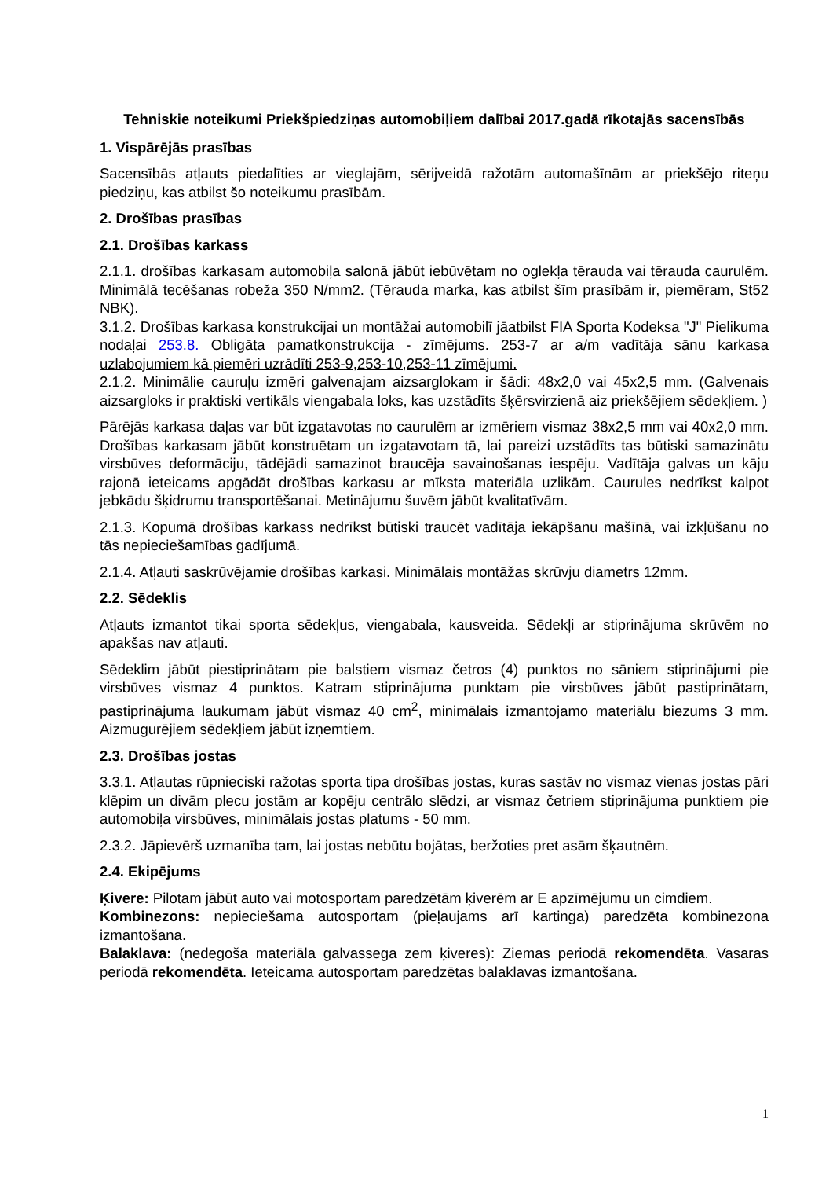Tehniskie noteikumi Priekšpiedziņas automobiļiem dalībai 2017.gadā rīkotajās sacensībās
1. Vispārējās prasības
Sacensībās atļauts piedalīties ar vieglajām, sērijveidā ražotām automašīnām ar priekšējo riteņu piedziņu, kas atbilst šo noteikumu prasībām.
2. Drošības prasības
2.1. Drošības karkass
2.1.1. drošības karkasam automobiļa salonā jābūt iebūvētam no oglekļa tērauda vai tērauda caurulēm. Minimālā tecēšanas robeža 350 N/mm2. (Tērauda marka, kas atbilst šīm prasībām ir, piemēram, St52 NBK).
3.1.2. Drošības karkasa konstrukcijai un montāžai automobilī jāatbilst FIA Sporta Kodeksa "J" Pielikuma nodaļai 253.8. Obligāta pamatkonstrukcija - zīmējums. 253-7 ar a/m vadītāja sānu karkasa uzlabojumiem kā piemēri uzrādīti 253-9,253-10,253-11 zīmējumi.
2.1.2. Minimālie cauruļu izmēri galvenajam aizsarglokam ir šādi: 48x2,0 vai 45x2,5 mm. (Galvenais aizsargloks ir praktiski vertikāls viengabala loks, kas uzstādīts šķērsvirzienā aiz priekšējiem sēdekļiem. )
Pārējās karkasa daļas var būt izgatavotas no caurulēm ar izmēriem vismaz 38x2,5 mm vai 40x2,0 mm. Drošības karkasam jābūt konstruētam un izgatavotam tā, lai pareizi uzstādīts tas būtiski samazinātu virsbūves deformāciju, tādējādi samazinot braucēja savainošanas iespēju. Vadītāja galvas un kāju rajonā ieteicams apgādāt drošības karkasu ar mīksta materiāla uzlikām. Caurules nedrīkst kalpot jebkādu šķidrumu transportēšanai. Metinājumu šuvēm jābūt kvalitatīvām.
2.1.3. Kopumā drošības karkass nedrīkst būtiski traucēt vadītāja iekāpšanu mašīnā, vai izkļūšanu no tās nepieciešamības gadījumā.
2.1.4. Atļauti saskrūvējamie drošības karkasi. Minimālais montāžas skrūvju diametrs 12mm.
2.2. Sēdeklis
Atļauts izmantot tikai sporta sēdekļus, viengabala, kausveida. Sēdekļi ar stiprinājuma skrūvēm no apakšas nav atļauti.
Sēdeklim jābūt piestiprinātam pie balstiem vismaz četros (4) punktos no sāniem stiprinājumi pie virsbūves vismaz 4 punktos. Katram stiprinājuma punktam pie virsbūves jābūt pastiprinātam, pastiprinājuma laukumam jābūt vismaz 40 cm<sup>2</sup>, minimālais izmantojamo materiālu biezums 3 mm. Aizmugurējiem sēdekļiem jābūt izņemtiem.
2.3. Drošības jostas
3.3.1. Atļautas rūpnieciski ražotas sporta tipa drošības jostas, kuras sastāv no vismaz vienas jostas pāri klēpim un divām plecu jostām ar kopēju centrālo slēdzi, ar vismaz četriem stiprinājuma punktiem pie automobiļa virsbūves, minimālais jostas platums - 50 mm.
2.3.2. Jāpievērš uzmanība tam, lai jostas nebūtu bojātas, beržoties pret asām šķautnēm.
2.4. Ekipējums
Ķivere: Pilotam jābūt auto vai motosportam paredzētām ķiverēm ar E apzīmējumu un cimdiem.
Kombinezons: nepieciešama autosportam (pieļaujams arī kartinga) paredzēta kombinezona izmantošana.
Balaklava: (nedegoša materiāla galvassega zem ķiveres): Ziemas periodā rekomendēta. Vasaras periodā rekomendēta. Ieteicama autosportam paredzētas balaklavas izmantošana.
1